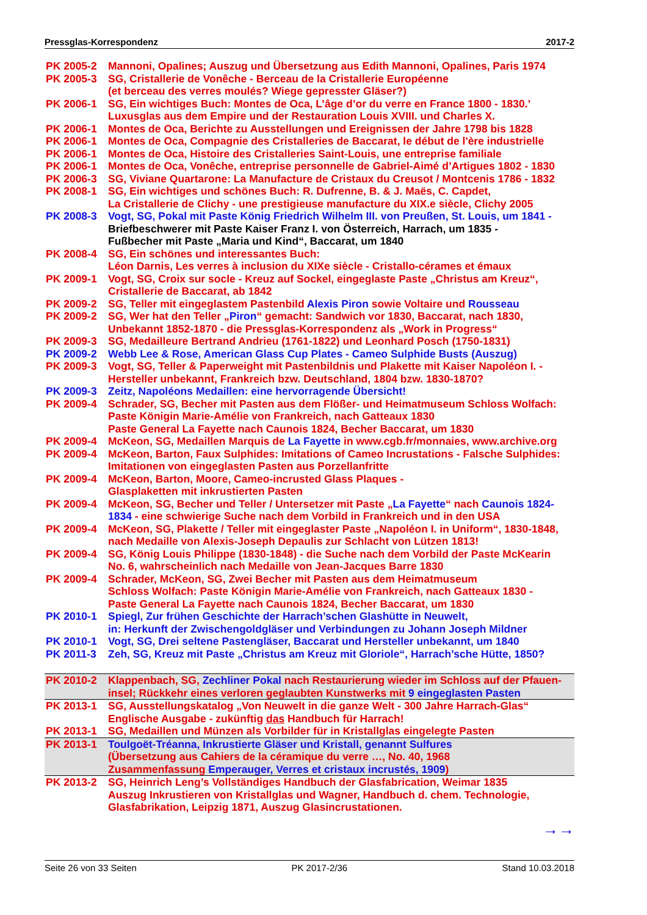Pressglas-Korrespondenz 2017-2
| PK 2005-2 | Mannoni, Opalines; Auszug und Übersetzung aus Edith Mannoni, Opalines, Paris 1974 |
| PK 2005-3 | SG, Cristallerie de Vonêche - Berceau de la Cristallerie Européenne (et berceau des verres moulés? Wiege gepresster Gläser?) |
| PK 2006-1 | SG, Ein wichtiges Buch: Montes de Oca, L’âge d’or du verre en France 1800 - 1830.’ Luxusglas aus dem Empire und der Restauration Louis XVIII. und Charles X. |
| PK 2006-1 | Montes de Oca, Berichte zu Ausstellungen und Ereignissen der Jahre 1798 bis 1828 |
| PK 2006-1 | Montes de Oca, Compagnie des Cristalleries de Baccarat, le début de l'ère industrielle |
| PK 2006-1 | Montes de Oca, Histoire des Cristalleries Saint-Louis, une entreprise familiale |
| PK 2006-1 | Montes de Oca, Vonêche, entreprise personnelle de Gabriel-Aimé d’Artigues 1802 - 1830 |
| PK 2006-3 | SG, Viviane Quartarone: La Manufacture de Cristaux du Creusot / Montcenis 1786 - 1832 |
| PK 2008-1 | SG, Ein wichtiges und schönes Buch: R. Dufrenne, B. & J. Maës, C. Capdet, La Cristallerie de Clichy - une prestigieuse manufacture du XIX.e siècle, Clichy 2005 |
| PK 2008-3 | Vogt, SG, Pokal mit Paste König Friedrich Wilhelm III. von Preußen, St. Louis, um 1841 - Briefbeschwerer mit Paste Kaiser Franz I. von Österreich, Harrach, um 1835 - Fußbecher mit Paste „Maria und Kind“, Baccarat, um 1840 |
| PK 2008-4 | SG, Ein schönes und interessantes Buch: Léon Darnis, Les verres à inclusion du XIXe siècle - Cristallo-cérames et émaux |
| PK 2009-1 | Vogt, SG, Croix sur socle - Kreuz auf Sockel, eingeglaste Paste „Christus am Kreuz“, Cristallerie de Baccarat, ab 1842 |
| PK 2009-2 | SG, Teller mit eingeglastem Pastenbild Alexis Piron sowie Voltaire und Rousseau |
| PK 2009-2 | SG, Wer hat den Teller „ Piron “ gemacht: Sandwich vor 1830, Baccarat, nach 1830, Unbekannt 1852-1870 - die Pressglas-Korrespondenz als „Work in Progress“ |
| PK 2009-3 | SG, Medailleure Bertrand Andrieu (1761-1822) und Leonhard Posch (1750-1831) |
| PK 2009-2 | Webb Lee & Rose, American Glass Cup Plates - Cameo Sulphide Busts (Auszug) |
| PK 2009-3 | Vogt, SG, Teller & Paperweight mit Pastenbildnis und Plakette mit Kaiser Napoléon I. - Hersteller unbekannt, Frankreich bzw. Deutschland, 1804 bzw. 1830-1870? |
| PK 2009-3 | Zeitz, Napoléons Medaillen: eine hervorragende Übersicht! |
| PK 2009-4 | Schrader, SG, Becher mit Pasten aus dem Flößer- und Heimatmuseum Schloss Wolfach: Paste Königin Marie-Amélie von Frankreich, nach Gatteaux 1830 Paste General La Fayette nach Caunois 1824, Becher Baccarat, um 1830 |
| PK 2009-4 | McKeon, SG, Medaillen Marquis de La Fayette in www.cgb.fr/monnaies, www.archive.org |
| PK 2009-4 | McKeon, Barton, Faux Sulphides: Imitations of Cameo Incrustations - Falsche Sulphides: Imitationen von eingeglasten Pasten aus Porzellanfritte |
| PK 2009-4 | McKeon, Barton, Moore, Cameo-incrusted Glass Plaques - Glasplaketten mit inkrustierten Pasten |
| PK 2009-4 | McKeon, SG, Becher und Teller / Untersetzer mit Paste „ La Fayette “ nach Caunois 1824- 1834 - eine schwierige Suche nach dem Vorbild in Frankreich und in den USA |
| PK 2009-4 | McKeon, SG, Plakette / Teller mit eingeglaster Paste „Napoléon I. in Uniform“, 1830-1848, nach Medaille von Alexis-Joseph Depaulis zur Schlacht von Lützen 1813! |
| PK 2009-4 | SG, König Louis Philippe (1830-1848) - die Suche nach dem Vorbild der Paste McKearin No. 6, wahrscheinlich nach Medaille von Jean-Jacques Barre 1830 |
| PK 2009-4 | Schrader, McKeon, SG, Zwei Becher mit Pasten aus dem Heimatmuseum Schloss Wolfach: Paste Königin Marie-Amélie von Frankreich, nach Gatteaux 1830 - Paste General La Fayette nach Caunois 1824, Becher Baccarat, um 1830 |
| PK 2010-1 | Spiegl, Zur frühen Geschichte der Harrach’schen Glashütte in Neuwelt, in: Herkunft der Zwischengoldgläser und Verbindungen zu Johann Joseph Mildner |
| PK 2010-1 | Vogt, SG, Drei seltene Pastengläser, Baccarat und Hersteller unbekannt, um 1840 |
| PK 2011-3 | Zeh, SG, Kreuz mit Paste „Christus am Kreuz mit Gloriole“, Harrach’sche Hütte, 1850? |
| PK 2010-2 | Klappenbach, SG, Zechliner Pokal nach Restaurierung wieder im Schloss auf der Pfauen- insel; Rückkehr eines verloren geglaubten Kunstwerks mit 9 eingeglasten Pasten |
| PK 2013-1 | SG, Ausstellungskatalog „Von Neuwelt in die ganze Welt - 300 Jahre Harrach-Glas“ Englische Ausgabe - zukünftig das Handbuch für Harrach! |
| PK 2013-1 | SG, Medaillen und Münzen als Vorbilder für in Kristallglas eingelegte Pasten |
| PK 2013-1 | Toulgoët-Tréanna, Inkrustierte Gläser und Kristall, genannt Sulfures (Übersetzung aus Cahiers de la céramique du verre …, No. 40, 1968 Zusammenfassung Emperauger, Verres et cristaux incrustés, 1909 ) |
| PK 2013-2 | SG, Heinrich Leng’s Vollständiges Handbuch der Glasfabrication, Weimar 1835 Auszug Inkrustieren von Kristallglas und Wagner, Handbuch d. chem. Technologie, Glasfabrikation, Leipzig 1871, Auszug Glasincrustationen. |
→→
Seite 26 von 33 Seiten PK 2017-2/36 Stand 10.03.2018